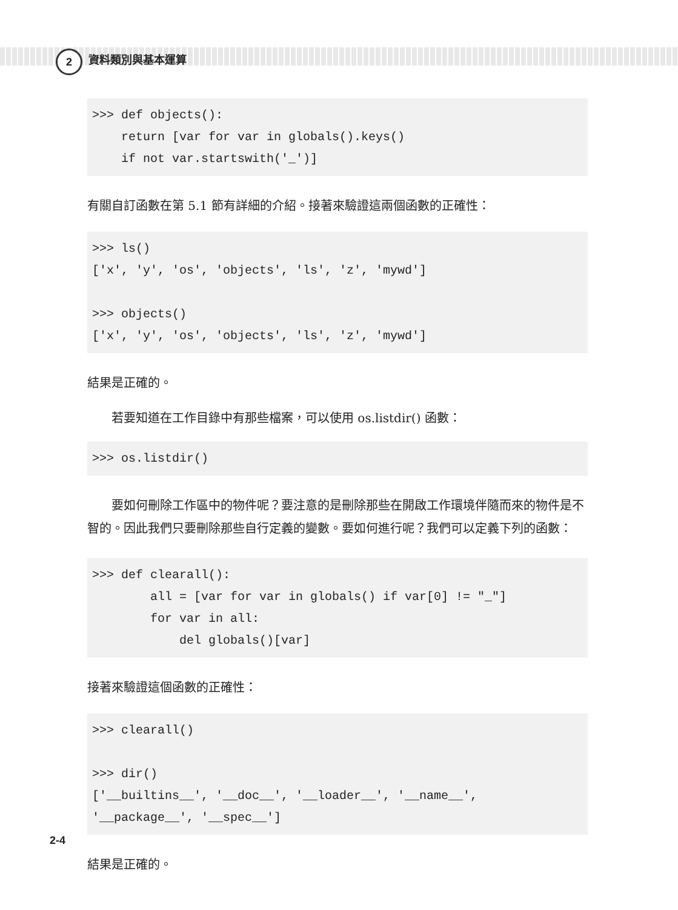2 資料類別與基本運算
>>> def objects():
    return [var for var in globals().keys()
    if not var.startswith('_')]
有關自訂函數在第 5.1 節有詳細的介紹。接著來驗證這兩個函數的正確性：
>>> ls()
['x', 'y', 'os', 'objects', 'ls', 'z', 'mywd']

>>> objects()
['x', 'y', 'os', 'objects', 'ls', 'z', 'mywd']
結果是正確的。
若要知道在工作目錄中有那些檔案，可以使用 os.listdir() 函數：
>>> os.listdir()
要如何刪除工作區中的物件呢？要注意的是刪除那些在開啟工作環境伴隨而來的物件是不智的。因此我們只要刪除那些自行定義的變數。要如何進行呢？我們可以定義下列的函數：
>>> def clearall():
        all = [var for var in globals() if var[0] != "_"]
        for var in all:
            del globals()[var]
接著來驗證這個函數的正確性：
>>> clearall()

>>> dir()
['__builtins__', '__doc__', '__loader__', '__name__',
'__package__', '__spec__']
結果是正確的。
2-4